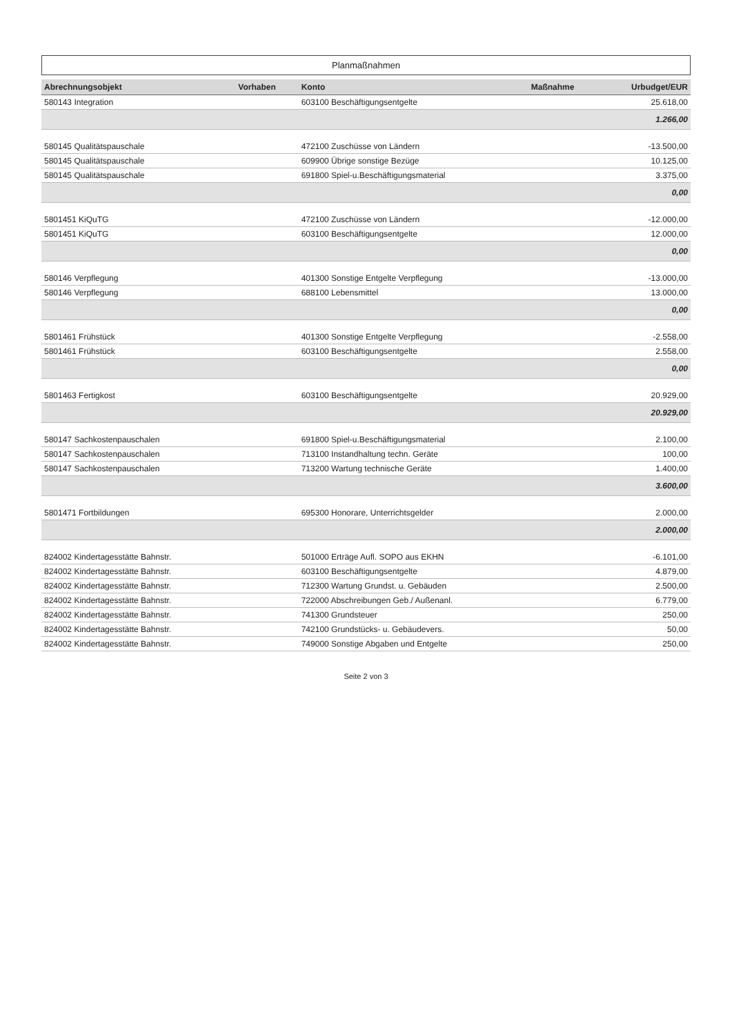Planmaßnahmen
| Abrechnungsobjekt | Vorhaben | Konto | Maßnahme | Urbudget/EUR |
| --- | --- | --- | --- | --- |
| 580143 Integration | | 603100 Beschäftigungsentgelte | | 25.618,00 |
| | | | | 1.266,00 |
| 580145 Qualitätspauschale | | 472100 Zuschüsse von Ländern | | -13.500,00 |
| 580145 Qualitätspauschale | | 609900 Übrige sonstige Bezüge | | 10.125,00 |
| 580145 Qualitätspauschale | | 691800 Spiel-u.Beschäftigungsmaterial | | 3.375,00 |
| | | | | 0,00 |
| 5801451 KiQuTG | | 472100 Zuschüsse von Ländern | | -12.000,00 |
| 5801451 KiQuTG | | 603100 Beschäftigungsentgelte | | 12.000,00 |
| | | | | 0,00 |
| 580146 Verpflegung | | 401300 Sonstige Entgelte Verpflegung | | -13.000,00 |
| 580146 Verpflegung | | 688100 Lebensmittel | | 13.000,00 |
| | | | | 0,00 |
| 5801461 Frühstück | | 401300 Sonstige Entgelte Verpflegung | | -2.558,00 |
| 5801461 Frühstück | | 603100 Beschäftigungsentgelte | | 2.558,00 |
| | | | | 0,00 |
| 5801463 Fertigkost | | 603100 Beschäftigungsentgelte | | 20.929,00 |
| | | | | 20.929,00 |
| 580147 Sachkostenpauschalen | | 691800 Spiel-u.Beschäftigungsmaterial | | 2.100,00 |
| 580147 Sachkostenpauschalen | | 713100 Instandhaltung techn. Geräte | | 100,00 |
| 580147 Sachkostenpauschalen | | 713200 Wartung technische Geräte | | 1.400,00 |
| | | | | 3.600,00 |
| 5801471 Fortbildungen | | 695300 Honorare, Unterrichtsgelder | | 2.000,00 |
| | | | | 2.000,00 |
| 824002 Kindertagesstätte Bahnstr. | | 501000 Erträge Aufl. SOPO aus EKHN | | -6.101,00 |
| 824002 Kindertagesstätte Bahnstr. | | 603100 Beschäftigungsentgelte | | 4.879,00 |
| 824002 Kindertagesstätte Bahnstr. | | 712300 Wartung Grundst. u. Gebäuden | | 2.500,00 |
| 824002 Kindertagesstätte Bahnstr. | | 722000 Abschreibungen Geb./ Außenanl. | | 6.779,00 |
| 824002 Kindertagesstätte Bahnstr. | | 741300 Grundsteuer | | 250,00 |
| 824002 Kindertagesstätte Bahnstr. | | 742100 Grundstücks- u. Gebäudevers. | | 50,00 |
| 824002 Kindertagesstätte Bahnstr. | | 749000 Sonstige Abgaben und Entgelte | | 250,00 |
Seite 2 von 3